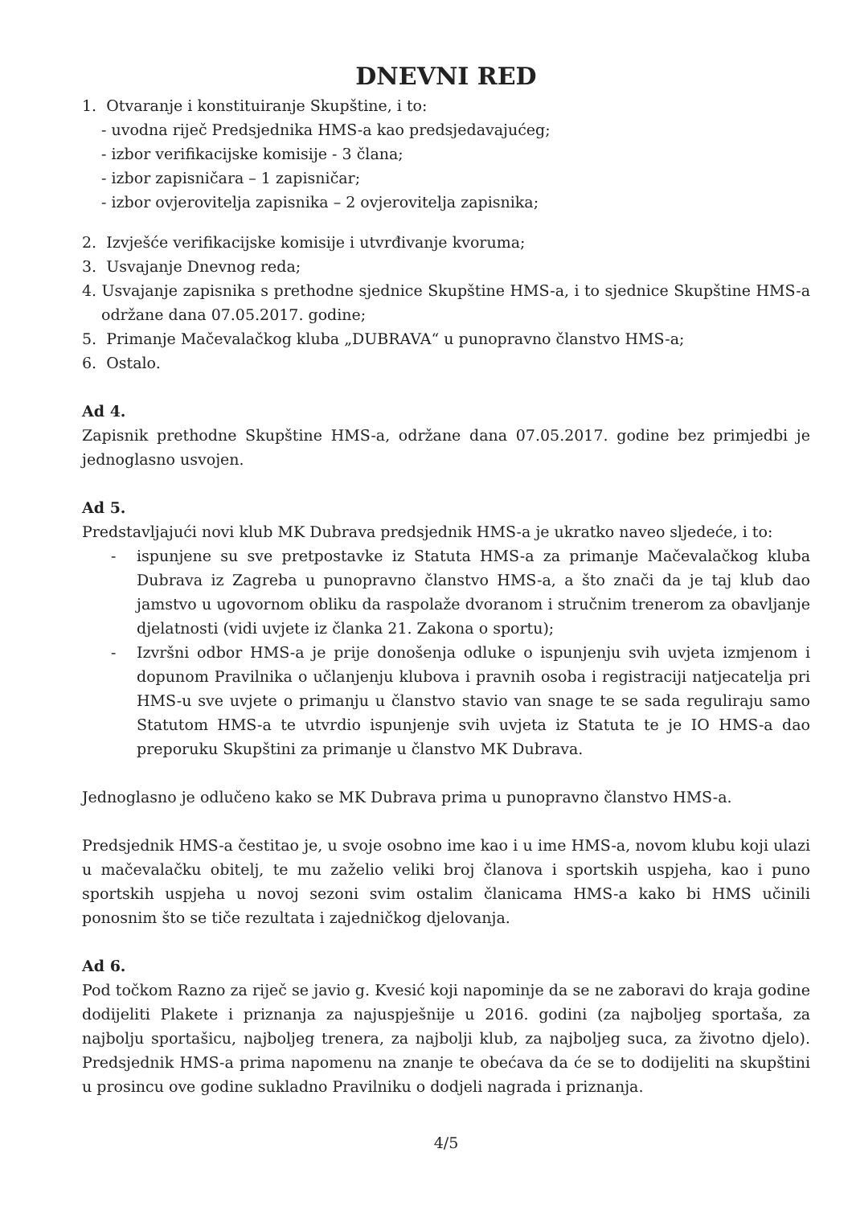DNEVNI RED
1. Otvaranje i konstituiranje Skupštine, i to:
- uvodna riječ Predsjednika HMS-a kao predsjedavajućeg;
- izbor verifikacijske komisije - 3 člana;
- izbor zapisničara – 1 zapisničar;
- izbor ovjerovitelja zapisnika – 2 ovjerovitelja zapisnika;
2. Izvješće verifikacijske komisije i utvrđivanje kvoruma;
3. Usvajanje Dnevnog reda;
4. Usvajanje zapisnika s prethodne sjednice Skupštine HMS-a, i to sjednice Skupštine HMS-a održane dana 07.05.2017. godine;
5. Primanje Mačevalačkog kluba „DUBRAVA“ u punopravno članstvo HMS-a;
6. Ostalo.
Ad 4.
Zapisnik prethodne Skupštine HMS-a, održane dana 07.05.2017. godine bez primjedbi je jednoglasno usvojen.
Ad 5.
Predstavljajući novi klub MK Dubrava predsjednik HMS-a je ukratko naveo sljedeće, i to:
- ispunjene su sve pretpostavke iz Statuta HMS-a za primanje Mačevalačkog kluba Dubrava iz Zagreba u punopravno članstvo HMS-a, a što znači da je taj klub dao jamstvo u ugovornom obliku da raspolaže dvoranom i stručnim trenerom za obavljanje djelatnosti (vidi uvjete iz članka 21. Zakona o sportu);
- Izvršni odbor HMS-a je prije donošenja odluke o ispunjenju svih uvjeta izmjenom i dopunom Pravilnika o učlanjenju klubova i pravnih osoba i registraciji natjecatelja pri HMS-u sve uvjete o primanju u članstvo stavio van snage te se sada reguliraju samo Statutom HMS-a te utvrdio ispunjenje svih uvjeta iz Statuta te je IO HMS-a dao preporuku Skupštini za primanje u članstvo MK Dubrava.
Jednoglasno je odlučeno kako se MK Dubrava prima u punopravno članstvo HMS-a.
Predsjednik HMS-a čestitao je, u svoje osobno ime kao i u ime HMS-a, novom klubu koji ulazi u mačevalačku obitelj, te mu zaželio veliki broj članova i sportskih uspjeha, kao i puno sportskih uspjeha u novoj sezoni svim ostalim članicama HMS-a kako bi HMS učinili ponosnim što se tiče rezultata i zajedničkog djelovanja.
Ad 6.
Pod točkom Razno za riječ se javio g. Kvesić koji napominje da se ne zaboravi do kraja godine dodijeliti Plakete i priznanja za najuspješnije u 2016. godini (za najboljeg sportaša, za najbolju sportašicu, najboljeg trenera, za najbolji klub, za najboljeg suca, za životno djelo). Predsjednik HMS-a prima napomenu na znanje te obećava da će se to dodijeliti na skupštini u prosincu ove godine sukladno Pravilniku o dodjeli nagrada i priznanja.
4/5